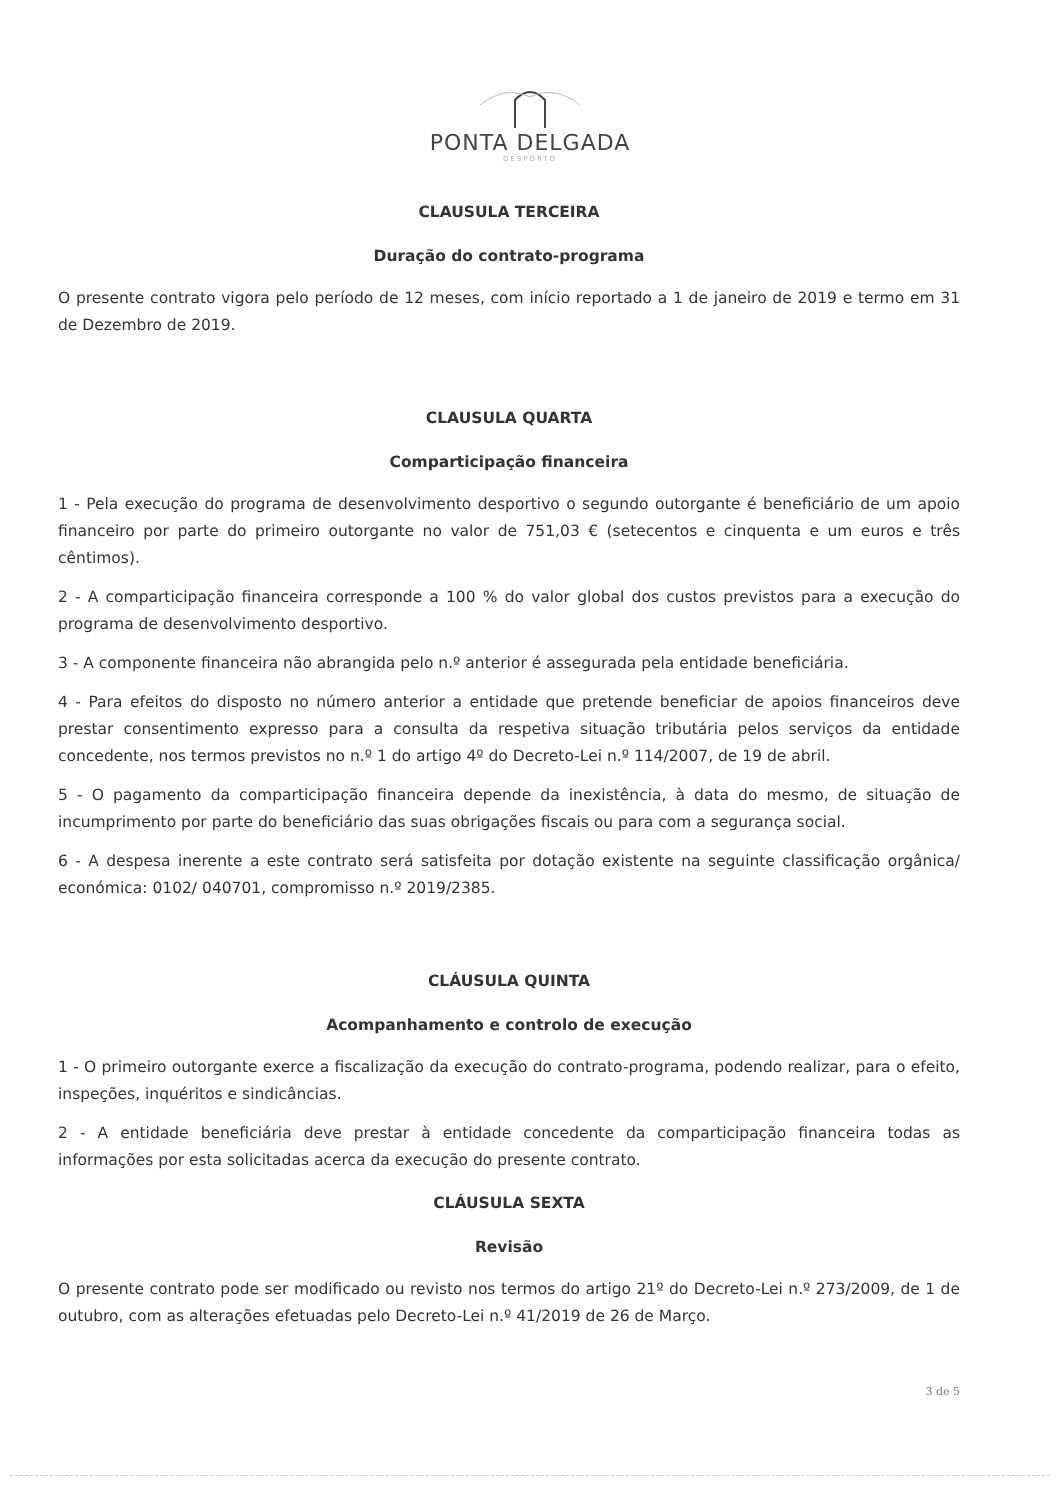PONTA DELGADA
DESPORTO
CLAUSULA TERCEIRA
Duração do contrato-programa
O presente contrato vigora pelo período de 12 meses, com início reportado a 1 de janeiro de 2019 e termo em 31 de Dezembro de 2019.
CLAUSULA QUARTA
Comparticipação financeira
1 - Pela execução do programa de desenvolvimento desportivo o segundo outorgante é beneficiário de um apoio financeiro por parte do primeiro outorgante no valor de 751,03 € (setecentos e cinquenta e um euros e três cêntimos).
2 - A comparticipação financeira corresponde a 100 % do valor global dos custos previstos para a execução do programa de desenvolvimento desportivo.
3 - A componente financeira não abrangida pelo n.º anterior é assegurada pela entidade beneficiária.
4 - Para efeitos do disposto no número anterior a entidade que pretende beneficiar de apoios financeiros deve prestar consentimento expresso para a consulta da respetiva situação tributária pelos serviços da entidade concedente, nos termos previstos no n.º 1 do artigo 4º do Decreto-Lei n.º 114/2007, de 19 de abril.
5 - O pagamento da comparticipação financeira depende da inexistência, à data do mesmo, de situação de incumprimento por parte do beneficiário das suas obrigações fiscais ou para com a segurança social.
6 - A despesa inerente a este contrato será satisfeita por dotação existente na seguinte classificação orgânica/ económica: 0102/ 040701, compromisso n.º 2019/2385.
CLÁUSULA QUINTA
Acompanhamento e controlo de execução
1 - O primeiro outorgante exerce a fiscalização da execução do contrato-programa, podendo realizar, para o efeito, inspeções, inquéritos e sindicâncias.
2 - A entidade beneficiária deve prestar à entidade concedente da comparticipação financeira todas as informações por esta solicitadas acerca da execução do presente contrato.
CLÁUSULA SEXTA
Revisão
O presente contrato pode ser modificado ou revisto nos termos do artigo 21º do Decreto-Lei n.º 273/2009, de 1 de outubro, com as alterações efetuadas pelo Decreto-Lei n.º 41/2019 de 26 de Março.
3 de 5